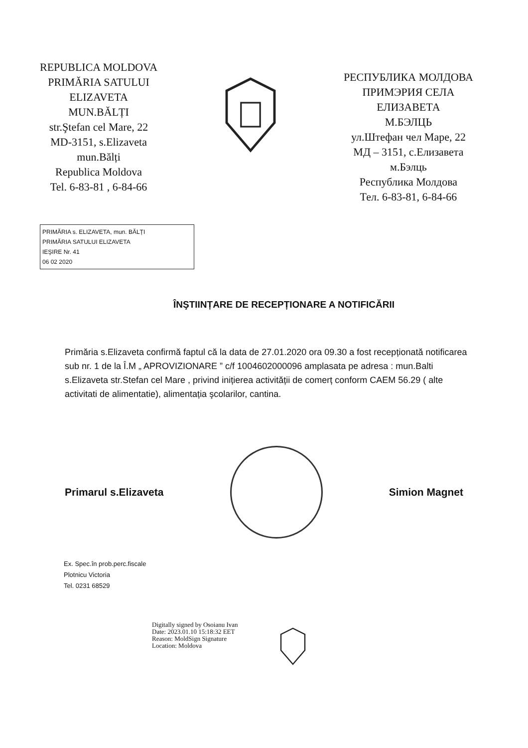REPUBLICA MOLDOVA
PRIMĂRIA SATULUI
ELIZAVETA
MUN.BĂLȚI
str.Ştefan cel Mare, 22
MD-3151, s.Elizaveta
mun.Bălți
Republica Moldova
Tel. 6-83-81 , 6-84-66
РЕСПУБЛИКА МОЛДОВА
ПРИМЭРИЯ СЕЛА
ЕЛИЗАВЕТА
М.БЭЛЦЬ
ул.Штефан чел Маре, 22
МД – 3151, с.Елизавета
м.Бэлць
Республика Молдова
Тел. 6-83-81, 6-84-66
PRIMĂRIA s. ELIZAVETA, mun. BĂLȚI
PRIMĂRIA SATULUI ELIZAVETA
IEŞIRE Nr. 41
06 02 2020
ÎNŞTIINȚARE DE RECEPȚIONARE A NOTIFICĂRII
Primăria s.Elizaveta confirmă faptul că la data de 27.01.2020 ora 09.30 a fost recepționată notificarea sub nr. 1 de la Î.M „ APROVIZIONARE ” c/f 1004602000096 amplasata pe adresa : mun.Balti s.Elizaveta str.Stefan cel Mare , privind inițierea activității de comerț conform CAEM 56.29 ( alte activitati de alimentatie), alimentația şcolarilor, cantina.
Primarul s.Elizaveta Simion Magnet
Ex. Spec.în prob.perc.fiscale
Plotnicu Victoria
Tel. 0231 68529
Digitally signed by Osoianu Ivan
Date: 2023.01.10 15:18:32 EET
Reason: MoldSign Signature
Location: Moldova